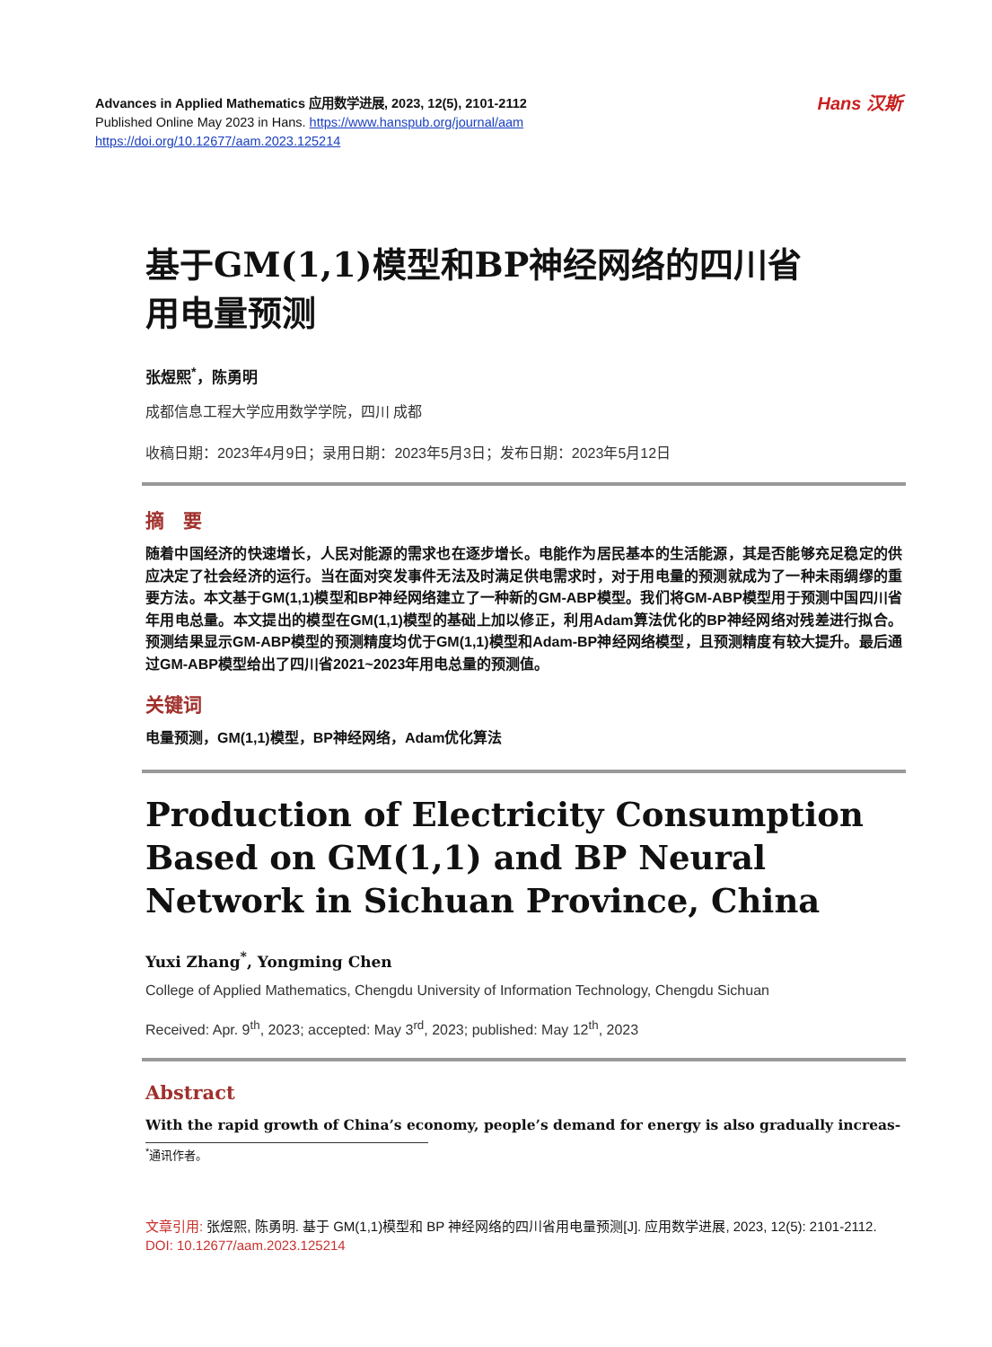Advances in Applied Mathematics 应用数学进展, 2023, 12(5), 2101-2112
Published Online May 2023 in Hans. https://www.hanspub.org/journal/aam
https://doi.org/10.12677/aam.2023.125214
Hans 汉斯
基于GM(1,1)模型和BP神经网络的四川省
用电量预测
张煜熙<sup>*</sup>，陈勇明
成都信息工程大学应用数学学院，四川 成都
收稿日期：2023年4月9日；录用日期：2023年5月3日；发布日期：2023年5月12日
摘　要
随着中国经济的快速增长，人民对能源的需求也在逐步增长。电能作为居民基本的生活能源，其是否能够充足稳定的供应决定了社会经济的运行。当在面对突发事件无法及时满足供电需求时，对于用电量的预测就成为了一种未雨绸缪的重要方法。本文基于GM(1,1)模型和BP神经网络建立了一种新的GM-ABP模型。我们将GM-ABP模型用于预测中国四川省年用电总量。本文提出的模型在GM(1,1)模型的基础上加以修正，利用Adam算法优化的BP神经网络对残差进行拟合。预测结果显示GM-ABP模型的预测精度均优于GM(1,1)模型和Adam-BP神经网络模型，且预测精度有较大提升。最后通过GM-ABP模型给出了四川省2021~2023年用电总量的预测值。
关键词
电量预测，GM(1,1)模型，BP神经网络，Adam优化算法
Production of Electricity Consumption Based on GM(1,1) and BP Neural Network in Sichuan Province, China
Yuxi Zhang<sup>*</sup>, Yongming Chen
College of Applied Mathematics, Chengdu University of Information Technology, Chengdu Sichuan
Received: Apr. 9<sup>th</sup>, 2023; accepted: May 3<sup>rd</sup>, 2023; published: May 12<sup>th</sup>, 2023
Abstract
With the rapid growth of China’s economy, people’s demand for energy is also gradually increas-
<sup>*</sup> 通讯作者。
文章引用: 张煜熙, 陈勇明. 基于 GM(1,1)模型和 BP 神经网络的四川省用电量预测[J]. 应用数学进展, 2023, 12(5): 2101-2112. DOI: 10.12677/aam.2023.125214